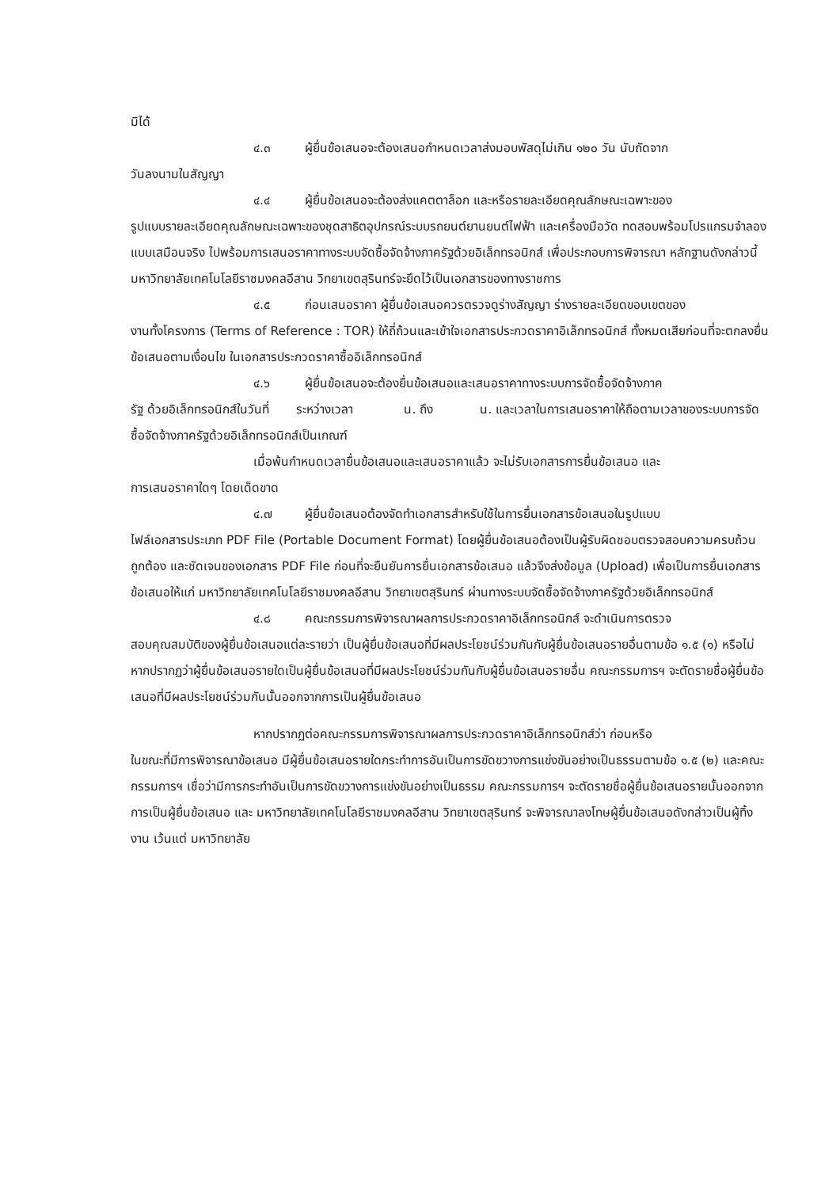มิได้
๔.๓ ผู้ยื่นข้อเสนอจะต้องเสนอกำหนดเวลาส่งมอบพัสดุไม่เกิน ๑๒๐ วัน นับถัดจาก
วันลงนามในสัญญา
๔.๔ ผู้ยื่นข้อเสนอจะต้องส่งแคตตาล็อก และหรือรายละเอียดคุณลักษณะเฉพาะของ
รูปแบบรายละเอียดคุณลักษณะเฉพาะของชุดสาธิตอุปกรณ์ระบบรถยนต์ยานยนต์ไฟฟ้า และเครื่องมือวัด ทดสอบพร้อมโปรแกรมจำลองแบบเสมือนจริง ไปพร้อมการเสนอราคาทางระบบจัดซื้อจัดจ้างภาครัฐด้วยอิเล็กทรอนิกส์ เพื่อประกอบการพิจารณา หลักฐานดังกล่าวนี้ มหาวิทยาลัยเทคโนโลยีราชมงคลอีสาน วิทยาเขตสุรินทร์จะยึดไว้เป็นเอกสารของทางราชการ
๔.๕ ก่อนเสนอราคา ผู้ยื่นข้อเสนอควรตรวจดูร่างสัญญา ร่างรายละเอียดขอบเขตของ
งานทั้งโครงการ (Terms of Reference : TOR) ให้ถี่ถ้วนและเข้าใจเอกสารประกวดราคาอิเล็กทรอนิกส์ ทั้งหมดเสียก่อนที่จะตกลงยื่นข้อเสนอตามเงื่อนไข ในเอกสารประกวดราคาซื้ออิเล็กทรอนิกส์
๔.๖ ผู้ยื่นข้อเสนอจะต้องยื่นข้อเสนอและเสนอราคาทางระบบการจัดซื้อจัดจ้างภาค
รัฐ ด้วยอิเล็กทรอนิกส์ในวันที่ ระหว่างเวลา น. ถึง น. และเวลาในการเสนอราคาให้ถือตามเวลาของระบบการจัดซื้อจัดจ้างภาครัฐด้วยอิเล็กทรอนิกส์เป็นเกณฑ์
เมื่อพ้นกำหนดเวลายื่นข้อเสนอและเสนอราคาแล้ว จะไม่รับเอกสารการยื่นข้อเสนอ และ
การเสนอราคาใดๆ โดยเด็ดขาด
๔.๗ ผู้ยื่นข้อเสนอต้องจัดทำเอกสารสำหรับใช้ในการยื่นเอกสารข้อเสนอในรูปแบบ
ไฟล์เอกสารประเภท PDF File (Portable Document Format) โดยผู้ยื่นข้อเสนอต้องเป็นผู้รับผิดชอบตรวจสอบความครบถ้วน ถูกต้อง และชัดเจนของเอกสาร PDF File ก่อนที่จะยืนยันการยื่นเอกสารข้อเสนอ แล้วจึงส่งข้อมูล (Upload) เพื่อเป็นการยื่นเอกสารข้อเสนอให้แก่ มหาวิทยาลัยเทคโนโลยีราชมงคลอีสาน วิทยาเขตสุรินทร์ ผ่านทางระบบจัดซื้อจัดจ้างภาครัฐด้วยอิเล็กทรอนิกส์
๔.๘ คณะกรรมการพิจารณาผลการประกวดราคาอิเล็กทรอนิกส์ จะดำเนินการตรวจ
สอบคุณสมบัติของผู้ยื่นข้อเสนอแต่ละรายว่า เป็นผู้ยื่นข้อเสนอที่มีผลประโยชน์ร่วมกันกับผู้ยื่นข้อเสนอรายอื่นตามข้อ ๑.๕ (๑) หรือไม่ หากปรากฏว่าผู้ยื่นข้อเสนอรายใดเป็นผู้ยื่นข้อเสนอที่มีผลประโยชน์ร่วมกันกับผู้ยื่นข้อเสนอรายอื่น คณะกรรมการฯ จะตัดรายชื่อผู้ยื่นข้อเสนอที่มีผลประโยชน์ร่วมกันนั้นออกจากการเป็นผู้ยื่นข้อเสนอ
หากปรากฏต่อคณะกรรมการพิจารณาผลการประกวดราคาอิเล็กทรอนิกส์ว่า ก่อนหรือ
ในขณะที่มีการพิจารณาข้อเสนอ มีผู้ยื่นข้อเสนอรายใดกระทำการอันเป็นการขัดขวางการแข่งขันอย่างเป็นธรรมตามข้อ ๑.๕ (๒) และคณะกรรมการฯ เชื่อว่ามีการกระทำอันเป็นการขัดขวางการแข่งขันอย่างเป็นธรรม คณะกรรมการฯ จะตัดรายชื่อผู้ยื่นข้อเสนอรายนั้นออกจากการเป็นผู้ยื่นข้อเสนอ และ มหาวิทยาลัยเทคโนโลยีราชมงคลอีสาน วิทยาเขตสุรินทร์ จะพิจารณาลงโทษผู้ยื่นข้อเสนอดังกล่าวเป็นผู้ทิ้งงาน เว้นแต่ มหาวิทยาลัย